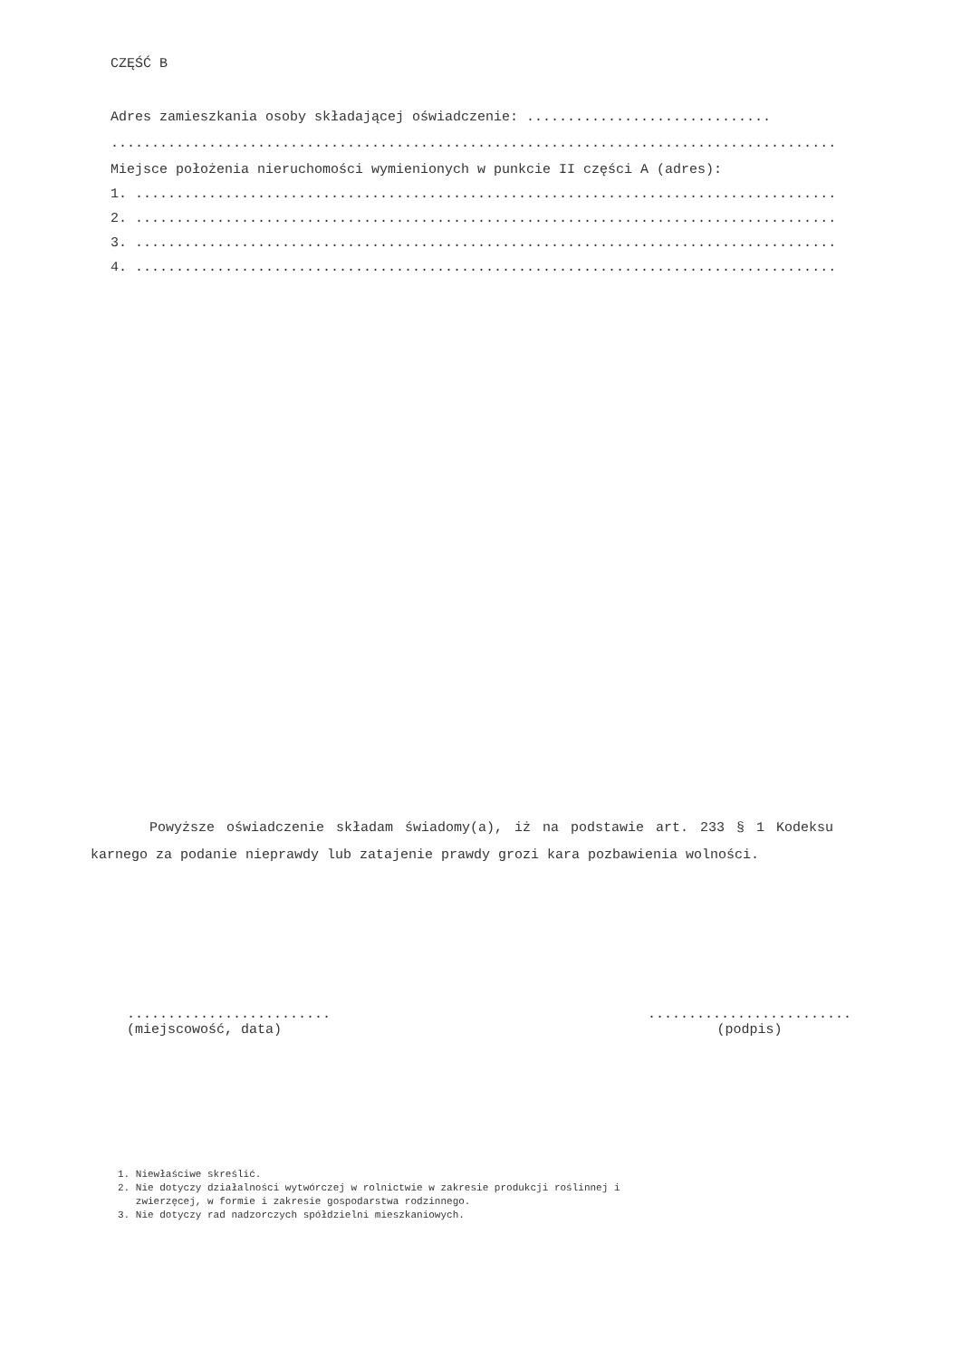CZĘŚĆ B
Adres zamieszkania osoby składającej oświadczenie: ..............................
.........................................................................................
Miejsce położenia nieruchomości wymienionych w punkcie II części A (adres):
1. ......................................................................................
2. ......................................................................................
3. ......................................................................................
4. ......................................................................................
Powyższe oświadczenie składam świadomy(a), iż na podstawie art. 233 § 1 Kodeksu karnego za podanie nieprawdy lub zatajenie prawdy grozi kara pozbawienia wolności.
.........................
(miejscowość, data)
.........................
(podpis)
1. Niewłaściwe skreślić.
2. Nie dotyczy działalności wytwórczej w rolnictwie w zakresie produkcji roślinnej i
zwierzęcej, w formie i zakresie gospodarstwa rodzinnego.
3. Nie dotyczy rad nadzorczych spółdzielni mieszkaniowych.